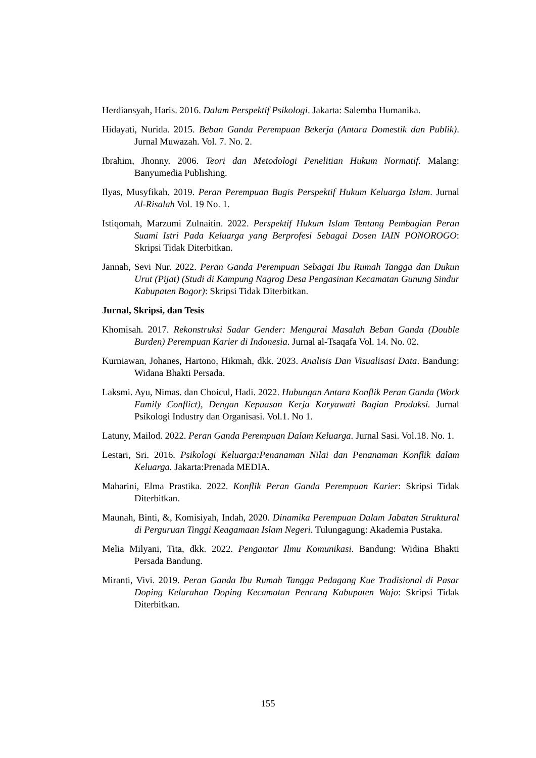Herdiansyah, Haris. 2016. Dalam Perspektif Psikologi. Jakarta: Salemba Humanika.
Hidayati, Nurida. 2015. Beban Ganda Perempuan Bekerja (Antara Domestik dan Publik). Jurnal Muwazah. Vol. 7. No. 2.
Ibrahim, Jhonny. 2006. Teori dan Metodologi Penelitian Hukum Normatif. Malang: Banyumedia Publishing.
Ilyas, Musyfikah. 2019. Peran Perempuan Bugis Perspektif Hukum Keluarga Islam. Jurnal Al-Risalah Vol. 19 No. 1.
Istiqomah, Marzumi Zulnaitin. 2022. Perspektif Hukum Islam Tentang Pembagian Peran Suami Istri Pada Keluarga yang Berprofesi Sebagai Dosen IAIN PONOROGO: Skripsi Tidak Diterbitkan.
Jannah, Sevi Nur. 2022. Peran Ganda Perempuan Sebagai Ibu Rumah Tangga dan Dukun Urut (Pijat) (Studi di Kampung Nagrog Desa Pengasinan Kecamatan Gunung Sindur Kabupaten Bogor): Skripsi Tidak Diterbitkan.
Jurnal, Skripsi, dan Tesis
Khomisah. 2017. Rekonstruksi Sadar Gender: Mengurai Masalah Beban Ganda (Double Burden) Perempuan Karier di Indonesia. Jurnal al-Tsaqafa Vol. 14. No. 02.
Kurniawan, Johanes, Hartono, Hikmah, dkk. 2023. Analisis Dan Visualisasi Data. Bandung: Widana Bhakti Persada.
Laksmi. Ayu, Nimas. dan Choicul, Hadi. 2022. Hubungan Antara Konflik Peran Ganda (Work Family Conflict), Dengan Kepuasan Kerja Karyawati Bagian Produksi. Jurnal Psikologi Industry dan Organisasi. Vol.1. No 1.
Latuny, Mailod. 2022. Peran Ganda Perempuan Dalam Keluarga. Jurnal Sasi. Vol.18. No. 1.
Lestari, Sri. 2016. Psikologi Keluarga:Penanaman Nilai dan Penanaman Konflik dalam Keluarga. Jakarta:Prenada MEDIA.
Maharini, Elma Prastika. 2022. Konflik Peran Ganda Perempuan Karier: Skripsi Tidak Diterbitkan.
Maunah, Binti, &, Komisiyah, Indah, 2020. Dinamika Perempuan Dalam Jabatan Struktural di Perguruan Tinggi Keagamaan Islam Negeri. Tulungagung: Akademia Pustaka.
Melia Milyani, Tita, dkk. 2022. Pengantar Ilmu Komunikasi. Bandung: Widina Bhakti Persada Bandung.
Miranti, Vivi. 2019. Peran Ganda Ibu Rumah Tangga Pedagang Kue Tradisional di Pasar Doping Kelurahan Doping Kecamatan Penrang Kabupaten Wajo: Skripsi Tidak Diterbitkan.
155